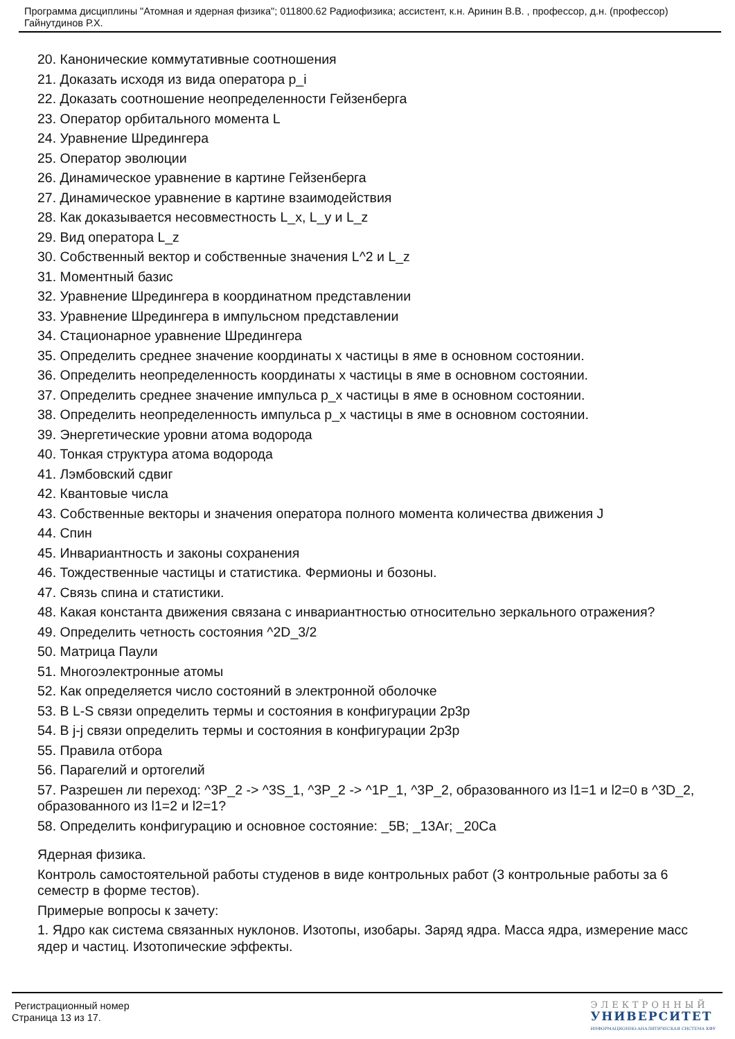Программа дисциплины "Атомная и ядерная физика"; 011800.62 Радиофизика; ассистент, к.н. Аринин В.В. , профессор, д.н. (профессор) Гайнутдинов Р.Х.
20. Канонические коммутативные соотношения
21. Доказать исходя из вида оператора p_i
22. Доказать соотношение неопределенности Гейзенберга
23. Оператор орбитального момента L
24. Уравнение Шредингера
25. Оператор эволюции
26. Динамическое уравнение в картине Гейзенберга
27. Динамическое уравнение в картине взаимодействия
28. Как доказывается несовместность L_x, L_y и L_z
29. Вид оператора L_z
30. Собственный вектор и собственные значения L^2 и L_z
31. Моментный базис
32. Уравнение Шредингера в координатном представлении
33. Уравнение Шредингера в импульсном представлении
34. Стационарное уравнение Шредингера
35. Определить среднее значение координаты x частицы в яме в основном состоянии.
36. Определить неопределенность координаты x частицы в яме в основном состоянии.
37. Определить среднее значение импульса p_x частицы в яме в основном состоянии.
38. Определить неопределенность импульса p_x частицы в яме в основном состоянии.
39. Энергетические уровни атома водорода
40. Тонкая структура атома водорода
41. Лэмбовский сдвиг
42. Квантовые числа
43. Собственные векторы и значения оператора полного момента количества движения J
44. Спин
45. Инвариантность и законы сохранения
46. Тождественные частицы и статистика. Фермионы и бозоны.
47. Связь спина и статистики.
48. Какая константа движения связана с инвариантностью относительно зеркального отражения?
49. Определить четность состояния ^2D_3/2
50. Матрица Паули
51. Многоэлектронные атомы
52. Как определяется число состояний в электронной оболочке
53. В L-S связи определить термы и состояния в конфигурации 2p3p
54. В j-j связи определить термы и состояния в конфигурации 2p3p
55. Правила отбора
56. Парагелий и ортогелий
57. Разрешен ли переход: ^3P_2 -> ^3S_1, ^3P_2 -> ^1P_1, ^3P_2, образованного из l1=1 и l2=0 в ^3D_2, образованного из l1=2 и l2=1?
58. Определить конфигурацию и основное состояние: _5B; _13Ar; _20Ca
Ядерная физика.
Контроль самостоятельной работы студенов в виде контрольных работ (3 контрольные работы за 6 семестр в форме тестов).
Примерые вопросы к зачету:
1. Ядро как система связанных нуклонов. Изотопы, изобары. Заряд ядра. Масса ядра, измерение масс ядер и частиц. Изотопические эффекты.
Регистрационный номер
Страница 13 из 17.
ЭЛЕКТРОННЫЙ
УНИВЕРСИТЕТ
ИНФОРМАЦИОННО-АНАЛИТИЧЕСКАЯ СИСТЕМА КФУ